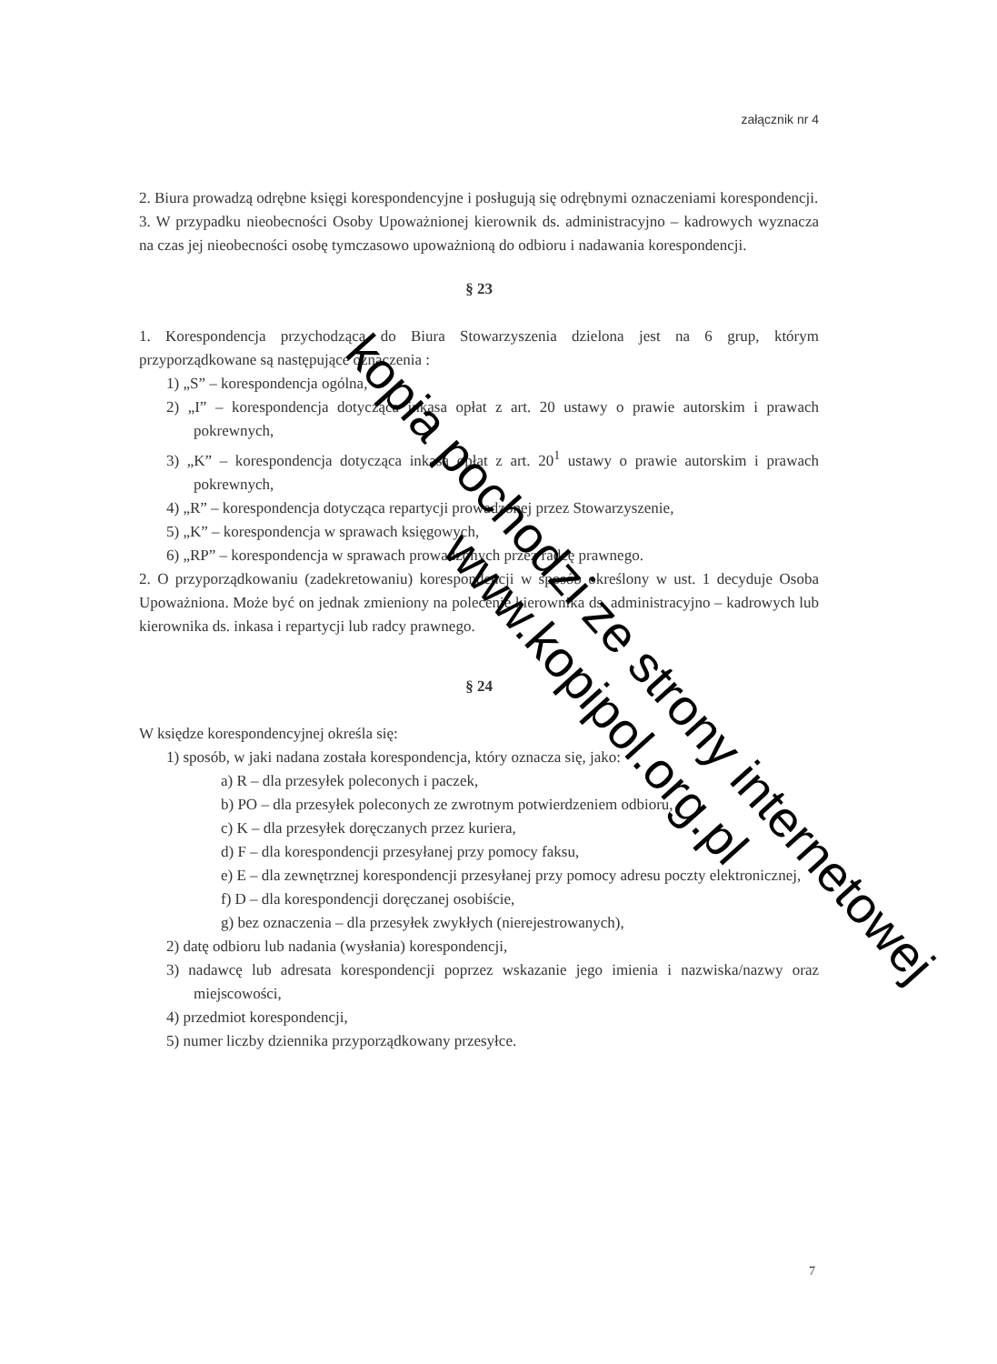załącznik nr 4
2. Biura prowadzą odrębne księgi korespondencyjne i posługują się odrębnymi oznaczeniami korespondencji.
3. W przypadku nieobecności Osoby Upoważnionej kierownik ds. administracyjno – kadrowych wyznacza na czas jej nieobecności osobę tymczasowo upoważnioną do odbioru i nadawania korespondencji.
§ 23
1. Korespondencja przychodząca do Biura Stowarzyszenia dzielona jest na 6 grup, którym przyporządkowane są następujące oznaczenia :
1) „S” – korespondencja ogólna,
2) „I” – korespondencja dotycząca inkasa opłat z art. 20 ustawy o prawie autorskim i prawach pokrewnych,
3) „K” – korespondencja dotycząca inkasa opłat z art. 20<sup>1</sup> ustawy o prawie autorskim i prawach pokrewnych,
4) „R” – korespondencja dotycząca repartycji prowadzonej przez Stowarzyszenie,
5) „K” – korespondencja w sprawach księgowych,
6) „RP” – korespondencja w sprawach prowadzonych przez radcę prawnego.
2. O przyporządkowaniu (zadekretowaniu) korespondencji w sposób określony w ust. 1 decyduje Osoba Upoważniona. Może być on jednak zmieniony na polecenie kierownika ds. administracyjno – kadrowych lub kierownika ds. inkasa i repartycji lub radcy prawnego.
§ 24
W księdze korespondencyjnej określa się:
1) sposób, w jaki nadana została korespondencja, który oznacza się, jako:
a) R – dla przesyłek poleconych i paczek,
b) PO – dla przesyłek poleconych ze zwrotnym potwierdzeniem odbioru,
c) K – dla przesyłek doręczanych przez kuriera,
d) F – dla korespondencji przesyłanej przy pomocy faksu,
e) E – dla zewnętrznej korespondencji przesyłanej przy pomocy adresu poczty elektronicznej,
f) D – dla korespondencji doręczanej osobiście,
g) bez oznaczenia – dla przesyłek zwykłych (nierejestrowanych),
2) datę odbioru lub nadania (wysłania) korespondencji,
3) nadawcę lub adresata korespondencji poprzez wskazanie jego imienia i nazwiska/nazwy oraz miejscowości,
4) przedmiot korespondencji,
5) numer liczby dziennika przyporządkowany przesyłce.
7
kopia pochodzi ze strony internetowej
www.kopipol.org.pl